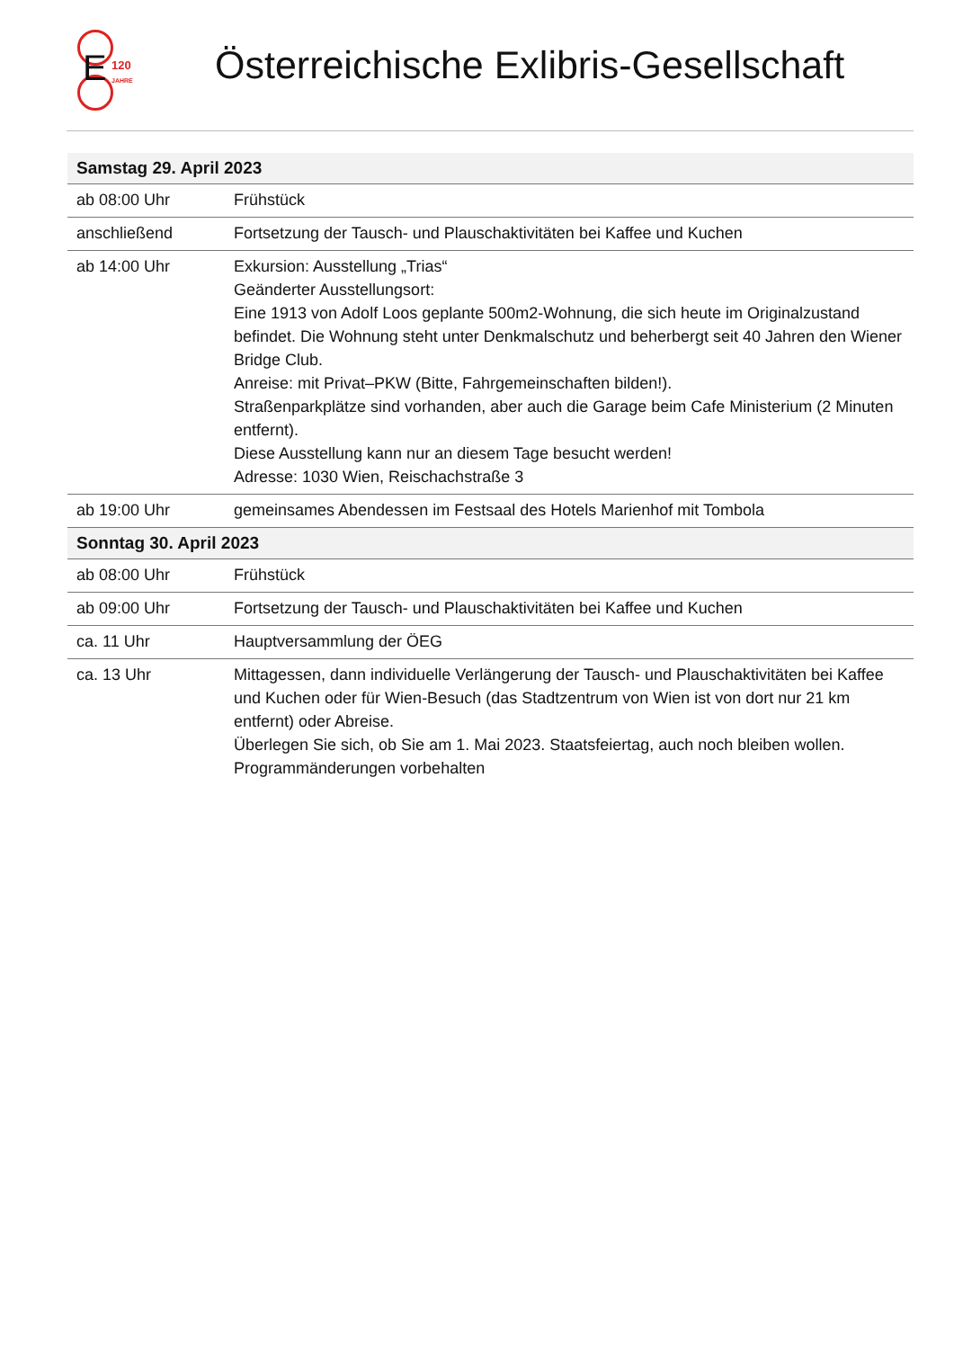E
120
JAHRE
Österreichische Exlibris-Gesellschaft
| Samstag 29. April 2023 | |
| --- | --- |
| ab 08:00 Uhr | Frühstück |
| anschließend | Fortsetzung der Tausch- und Plauschaktivitäten bei Kaffee und Kuchen |
| ab 14:00 Uhr | Exkursion: Ausstellung „Trias“ Geänderter Ausstellungsort: Eine 1913 von Adolf Loos geplante 500m2-Wohnung, die sich heute im Originalzustand befindet. Die Wohnung steht unter Denkmalschutz und beherbergt seit 40 Jahren den Wiener Bridge Club. Anreise: mit Privat–PKW (Bitte, Fahrgemeinschaften bilden!). Straßenparkplätze sind vorhanden, aber auch die Garage beim Cafe Ministerium (2 Minuten entfernt). Diese Ausstellung kann nur an diesem Tage besucht werden! Adresse: 1030 Wien, Reischachstraße 3 |
| ab 19:00 Uhr | gemeinsames Abendessen im Festsaal des Hotels Marienhof mit Tombola |
| Sonntag 30. April 2023 | |
| ab 08:00 Uhr | Frühstück |
| ab 09:00 Uhr | Fortsetzung der Tausch- und Plauschaktivitäten bei Kaffee und Kuchen |
| ca. 11 Uhr | Hauptversammlung der ÖEG |
| ca. 13 Uhr | Mittagessen, dann individuelle Verlängerung der Tausch- und Plauschaktivitäten bei Kaffee und Kuchen oder für Wien-Besuch (das Stadtzentrum von Wien ist von dort nur 21 km entfernt) oder Abreise. Überlegen Sie sich, ob Sie am 1. Mai 2023. Staatsfeiertag, auch noch bleiben wollen. Programmänderungen vorbehalten |